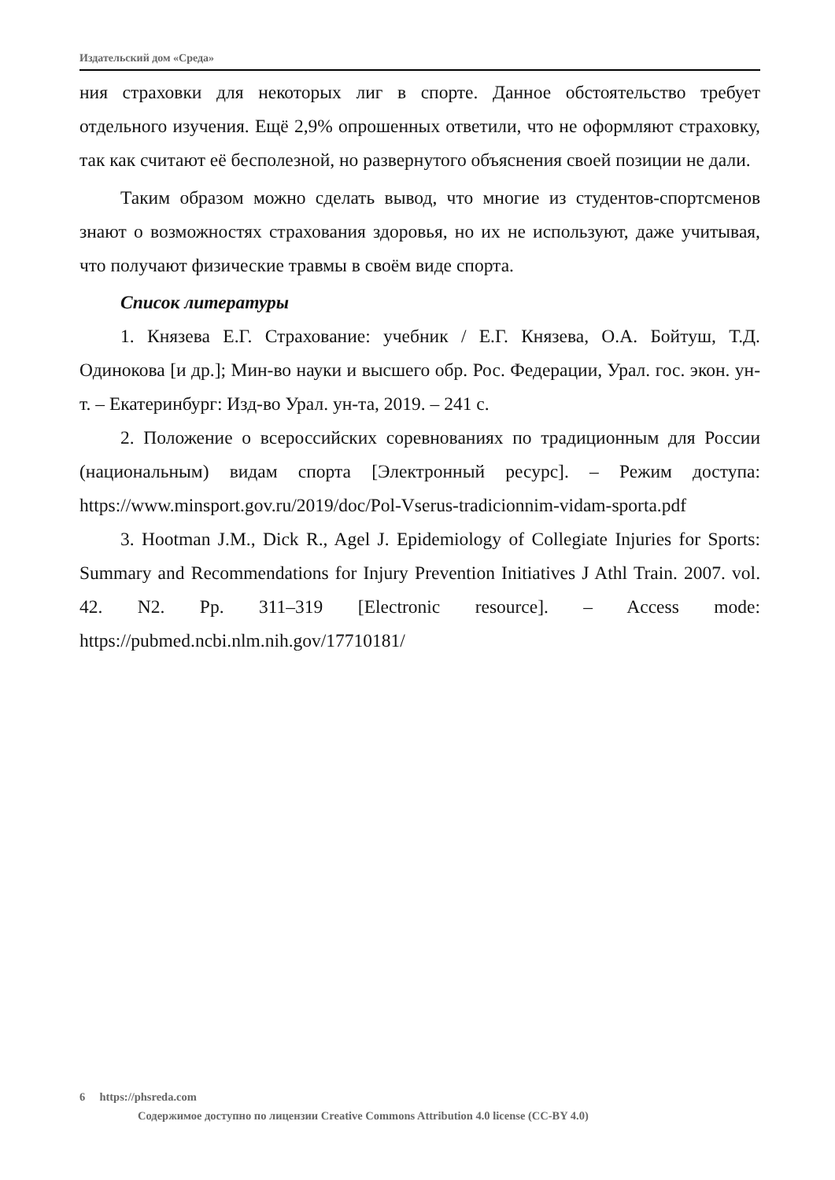Издательский дом «Среда»
ния страховки для некоторых лиг в спорте. Данное обстоятельство требует отдельного изучения. Ещё 2,9% опрошенных ответили, что не оформляют страховку, так как считают её бесполезной, но развернутого объяснения своей позиции не дали.
Таким образом можно сделать вывод, что многие из студентов-спортсменов знают о возможностях страхования здоровья, но их не используют, даже учитывая, что получают физические травмы в своём виде спорта.
Список литературы
1. Князева Е.Г. Страхование: учебник / Е.Г. Князева, О.А. Бойтуш, Т.Д. Одинокова [и др.]; Мин-во науки и высшего обр. Рос. Федерации, Урал. гос. экон. ун-т. – Екатеринбург: Изд-во Урал. ун-та, 2019. – 241 с.
2. Положение о всероссийских соревнованиях по традиционным для России (национальным) видам спорта [Электронный ресурс]. – Режим доступа: https://www.minsport.gov.ru/2019/doc/Pol-Vserus-tradicionnim-vidam-sporta.pdf
3. Hootman J.M., Dick R., Agel J. Epidemiology of Collegiate Injuries for Sports: Summary and Recommendations for Injury Prevention Initiatives J Athl Train. 2007. vol. 42. N2. Pp. 311–319 [Electronic resource]. – Access mode: https://pubmed.ncbi.nlm.nih.gov/17710181/
6 https://phsreda.com
Содержимое доступно по лицензии Creative Commons Attribution 4.0 license (CC-BY 4.0)